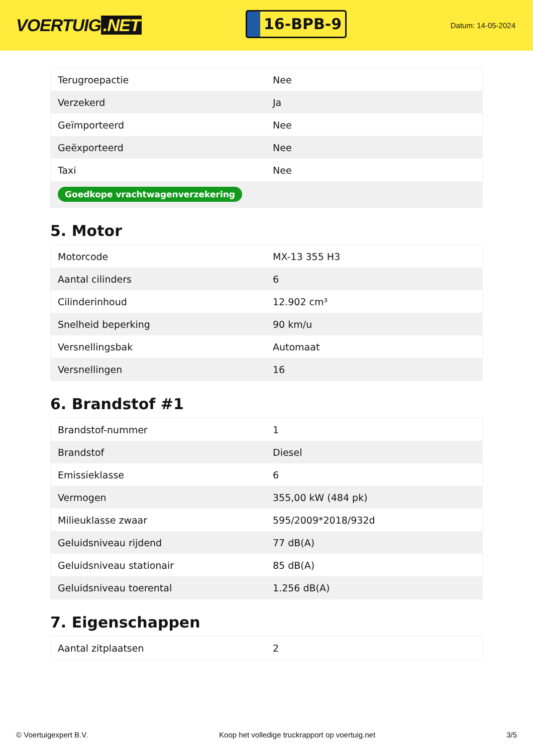VOERTUIG.NET
16-BPB-9
Datum: 14-05-2024
| Terugroepactie | Nee |
| Verzekerd | Ja |
| Geïmporteerd | Nee |
| Geëxporteerd | Nee |
| Taxi | Nee |
| Goedkope vrachtwagenverzekering | |
5. Motor
| Motorcode | MX-13 355 H3 |
| Aantal cilinders | 6 |
| Cilinderinhoud | 12.902 cm³ |
| Snelheid beperking | 90 km/u |
| Versnellingsbak | Automaat |
| Versnellingen | 16 |
6. Brandstof #1
| Brandstof-nummer | 1 |
| Brandstof | Diesel |
| Emissieklasse | 6 |
| Vermogen | 355,00 kW (484 pk) |
| Milieuklasse zwaar | 595/2009*2018/932d |
| Geluidsniveau rijdend | 77 dB(A) |
| Geluidsniveau stationair | 85 dB(A) |
| Geluidsniveau toerental | 1.256 dB(A) |
7. Eigenschappen
| Aantal zitplaatsen | 2 |
© Voertuigexpert B.V. Koop het volledige truckrapport op voertuig.net 3/5